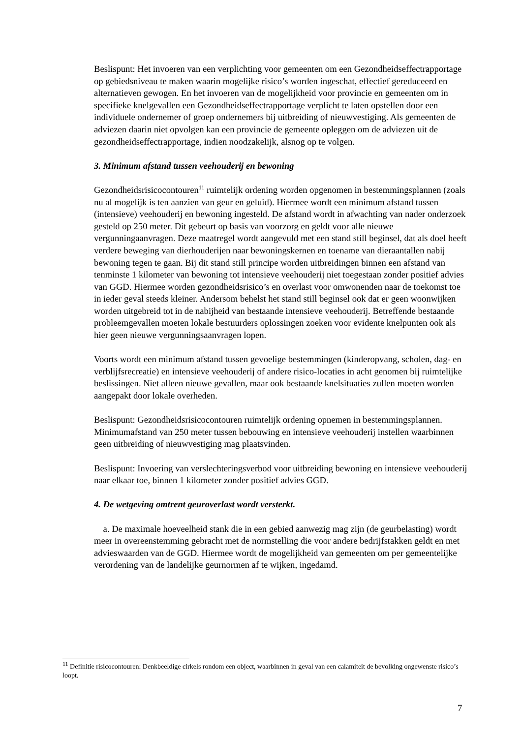Beslispunt: Het invoeren van een verplichting voor gemeenten om een Gezondheidseffectrapportage op gebiedsniveau te maken waarin mogelijke risico’s worden ingeschat, effectief gereduceerd en alternatieven gewogen. En het invoeren van de mogelijkheid voor provincie en gemeenten om in specifieke knelgevallen een Gezondheidseffectrapportage verplicht te laten opstellen door een individuele ondernemer of groep ondernemers bij uitbreiding of nieuwvestiging. Als gemeenten de adviezen daarin niet opvolgen kan een provincie de gemeente opleggen om de adviezen uit de gezondheidseffectrapportage, indien noodzakelijk, alsnog op te volgen.
3. Minimum afstand tussen veehouderij en bewoning
Gezondheidsrisicocontouren<sup>11</sup> ruimtelijk ordening worden opgenomen in bestemmingsplannen (zoals nu al mogelijk is ten aanzien van geur en geluid). Hiermee wordt een minimum afstand tussen (intensieve) veehouderij en bewoning ingesteld. De afstand wordt in afwachting van nader onderzoek gesteld op 250 meter. Dit gebeurt op basis van voorzorg en geldt voor alle nieuwe vergunningaanvragen. Deze maatregel wordt aangevuld met een stand still beginsel, dat als doel heeft verdere beweging van dierhouderijen naar bewoningskernen en toename van dieraantallen nabij bewoning tegen te gaan. Bij dit stand still principe worden uitbreidingen binnen een afstand van tenminste 1 kilometer van bewoning tot intensieve veehouderij niet toegestaan zonder positief advies van GGD. Hiermee worden gezondheidsrisico’s en overlast voor omwonenden naar de toekomst toe in ieder geval steeds kleiner. Andersom behelst het stand still beginsel ook dat er geen woonwijken worden uitgebreid tot in de nabijheid van bestaande intensieve veehouderij. Betreffende bestaande probleemgevallen moeten lokale bestuurders oplossingen zoeken voor evidente knelpunten ook als hier geen nieuwe vergunningsaanvragen lopen.
Voorts wordt een minimum afstand tussen gevoelige bestemmingen (kinderopvang, scholen, dag- en verblijfsrecreatie) en intensieve veehouderij of andere risico-locaties in acht genomen bij ruimtelijke beslissingen. Niet alleen nieuwe gevallen, maar ook bestaande knelsituaties zullen moeten worden aangepakt door lokale overheden.
Beslispunt: Gezondheidsrisicocontouren ruimtelijk ordening opnemen in bestemmingsplannen. Minimumafstand van 250 meter tussen bebouwing en intensieve veehouderij instellen waarbinnen geen uitbreiding of nieuwvestiging mag plaatsvinden.
Beslispunt: Invoering van verslechteringsverbod voor uitbreiding bewoning en intensieve veehouderij naar elkaar toe, binnen 1 kilometer zonder positief advies GGD.
4. De wetgeving omtrent geuroverlast wordt versterkt.
a. De maximale hoeveelheid stank die in een gebied aanwezig mag zijn (de geurbelasting) wordt meer in overeenstemming gebracht met de normstelling die voor andere bedrijfstakken geldt en met advieswaarden van de GGD. Hiermee wordt de mogelijkheid van gemeenten om per gemeentelijke verordening van de landelijke geurnormen af te wijken, ingedamd.
<sup>11</sup> Definitie risicocontouren: Denkbeeldige cirkels rondom een object, waarbinnen in geval van een calamiteit de bevolking ongewenste risico’s loopt.
7